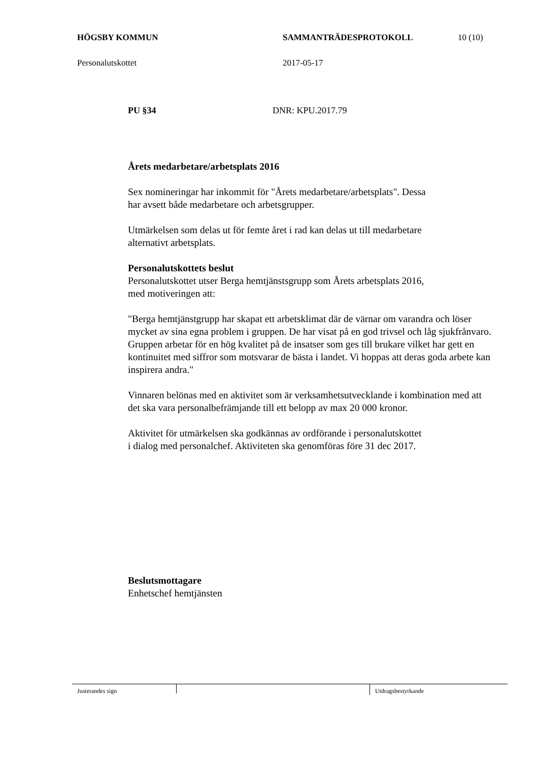HÖGSBY KOMMUN SAMMANTRÄDESPROTOKOLL 10 (10)
Personalutskottet 2017-05-17
PU §34 DNR: KPU.2017.79
Årets medarbetare/arbetsplats 2016
Sex nomineringar har inkommit för "Årets medarbetare/arbetsplats". Dessa
har avsett både medarbetare och arbetsgrupper.
Utmärkelsen som delas ut för femte året i rad kan delas ut till medarbetare
alternativt arbetsplats.
Personalutskottets beslut
Personalutskottet utser Berga hemtjänstsgrupp som Årets arbetsplats 2016,
med motiveringen att:
"Berga hemtjänstgrupp har skapat ett arbetsklimat där de värnar om varandra och löser mycket av sina egna problem i gruppen. De har visat på en god trivsel och låg sjukfrånvaro. Gruppen arbetar för en hög kvalitet på de insatser som ges till brukare vilket har gett en kontinuitet med siffror som motsvarar de bästa i landet. Vi hoppas att deras goda arbete kan inspirera andra."
Vinnaren belönas med en aktivitet som är verksamhetsutvecklande i kombination med att det ska vara personalbefrämjande till ett belopp av max 20 000 kronor.
Aktivitet för utmärkelsen ska godkännas av ordförande i personalutskottet
i dialog med personalchef. Aktiviteten ska genomföras före 31 dec 2017.
Beslutsmottagare
Enhetschef hemtjänsten
Justerandes sign Utdragsbestyrkande